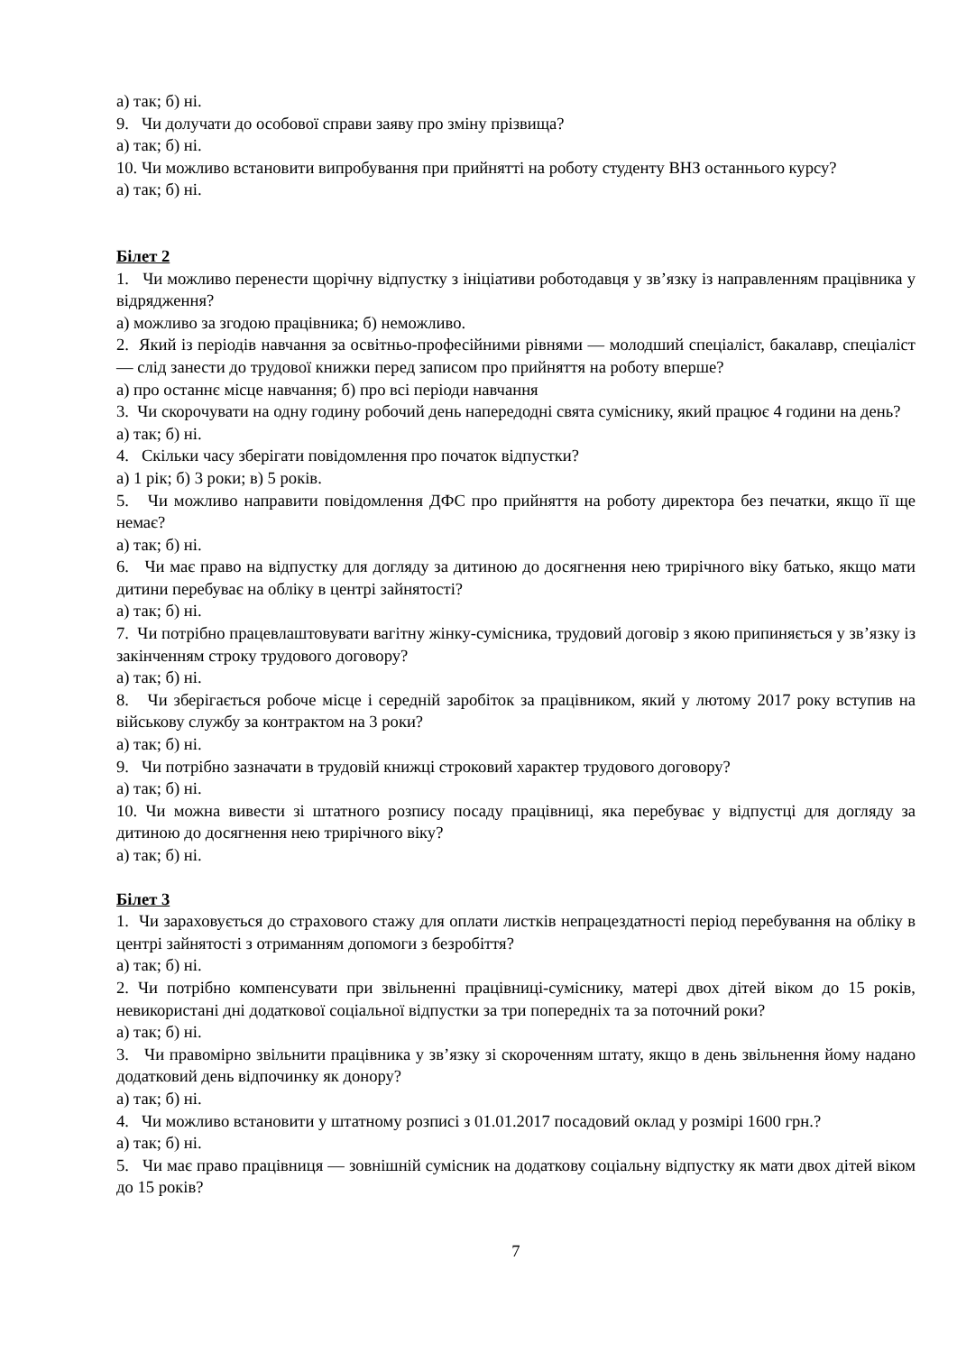а) так; б) ні.
9. Чи долучати до особової справи заяву про зміну прізвища?
а) так; б) ні.
10. Чи можливо встановити випробування при прийнятті на роботу студенту ВНЗ останнього курсу?
а) так; б) ні.
Білет 2
1. Чи можливо перенести щорічну відпустку з ініціативи роботодавця у зв’язку із направленням працівника у відрядження?
а) можливо за згодою працівника; б) неможливо.
2. Який із періодів навчання за освітньо-професійними рівнями — молодший спеціаліст, бакалавр, спеціаліст — слід занести до трудової книжки перед записом про прийняття на роботу вперше?
а) про останнє місце навчання; б) про всі періоди навчання
3. Чи скорочувати на одну годину робочий день напередодні свята суміснику, який працює 4 години на день?
а) так; б) ні.
4. Скільки часу зберігати повідомлення про початок відпустки?
а) 1 рік; б) 3 роки; в) 5 років.
5. Чи можливо направити повідомлення ДФС про прийняття на роботу директора без печатки, якщо її ще немає?
а) так; б) ні.
6. Чи має право на відпустку для догляду за дитиною до досягнення нею трирічного віку батько, якщо мати дитини перебуває на обліку в центрі зайнятості?
а) так; б) ні.
7. Чи потрібно працевлаштовувати вагітну жінку-сумісника, трудовий договір з якою припиняється у зв’язку із закінченням строку трудового договору?
а) так; б) ні.
8. Чи зберігається робоче місце і середній заробіток за працівником, який у лютому 2017 року вступив на військову службу за контрактом на 3 роки?
а) так; б) ні.
9. Чи потрібно зазначати в трудовій книжці строковий характер трудового договору?
а) так; б) ні.
10. Чи можна вивести зі штатного розпису посаду працівниці, яка перебуває у відпустці для догляду за дитиною до досягнення нею трирічного віку?
а) так; б) ні.
Білет 3
1. Чи зараховується до страхового стажу для оплати листків непрацездатності період перебування на обліку в центрі зайнятості з отриманням допомоги з безробіття?
а) так; б) ні.
2. Чи потрібно компенсувати при звільненні працівниці-суміснику, матері двох дітей віком до 15 років, невикористані дні додаткової соціальної відпустки за три попередніх та за поточний роки?
а) так; б) ні.
3. Чи правомірно звільнити працівника у зв’язку зі скороченням штату, якщо в день звільнення йому надано додатковий день відпочинку як донору?
а) так; б) ні.
4. Чи можливо встановити у штатному розписі з 01.01.2017 посадовий оклад у розмірі 1600 грн.?
а) так; б) ні.
5. Чи має право працівниця — зовнішній сумісник на додаткову соціальну відпустку як мати двох дітей віком до 15 років?
7